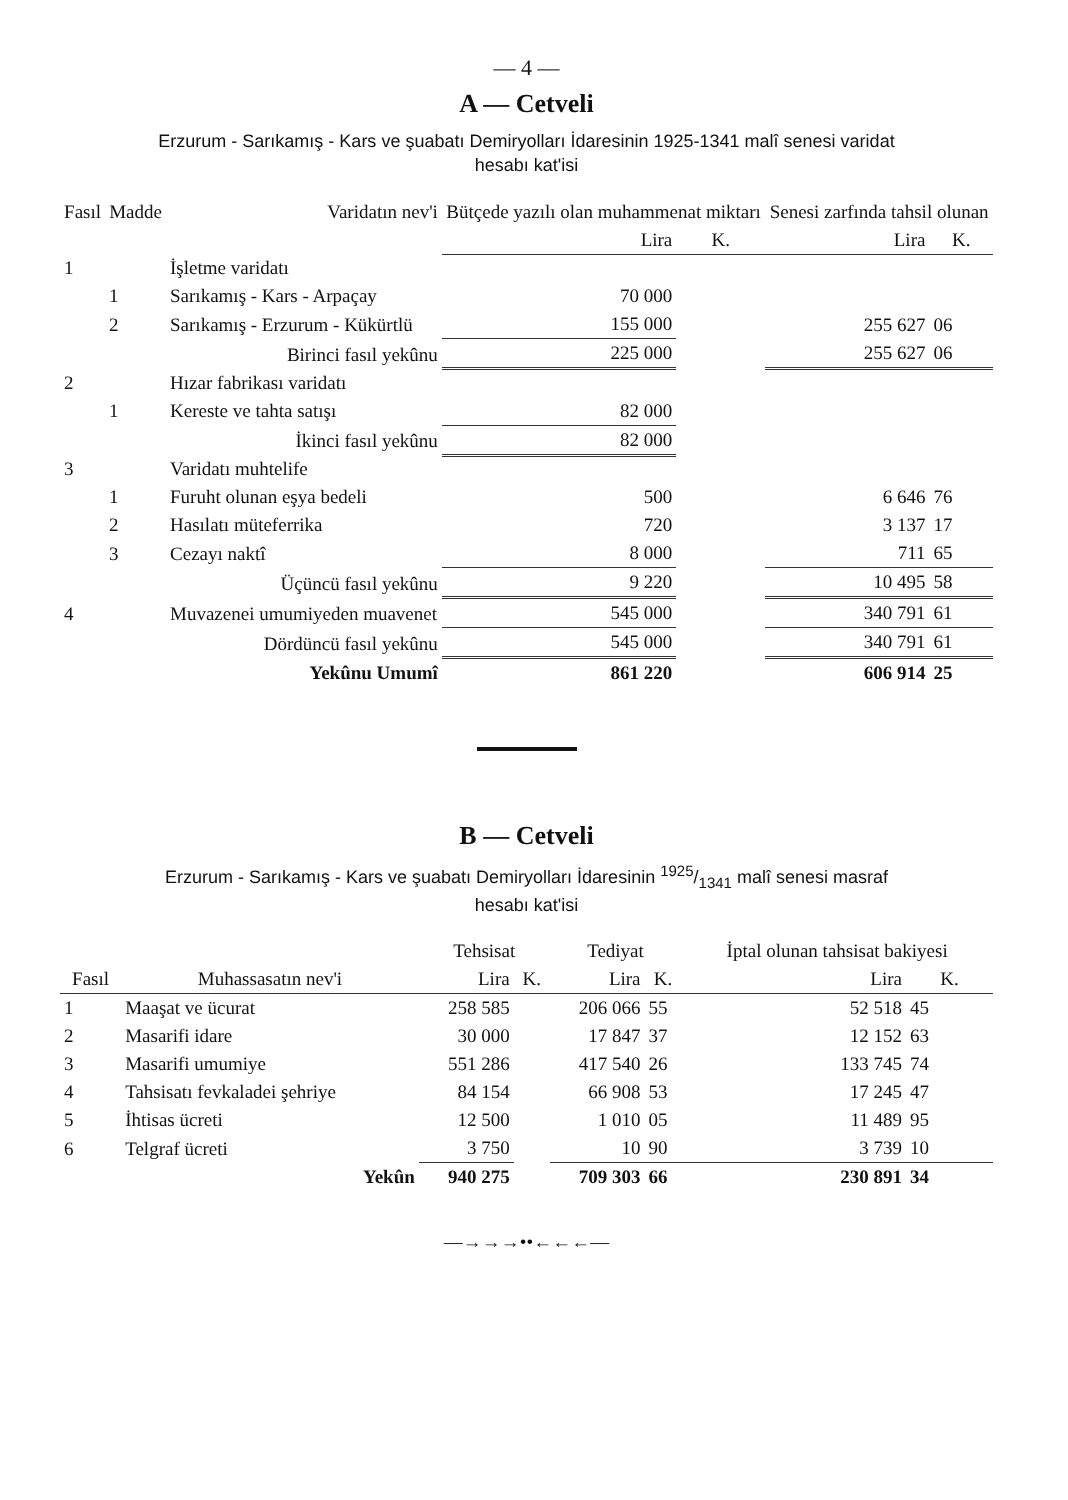— 4 —
A — Cetveli
Erzurum - Sarıkamış - Kars ve şuabatı Demiryolları İdaresinin 1925-1341 malî senesi varidat
hesabı kat'isi
| Fasıl | Madde | Varidatın nev'i | Bütçede yazılı olan muhammenat miktarı | | Senesi zarfında tahsil olunan | |
| --- | --- | --- | --- | --- | --- | --- |
| | | | Lira | K. | Lira | K. |
| 1 | | İşletme varidatı | | | | |
| | 1 | Sarıkamış - Kars - Arpaçay | 70 000 | | 255 627 | 06 |
| | 2 | Sarıkamış - Erzurum - Kükürtlü | 155 000 | | | |
| | | Birinci fasıl yekûnu | 225 000 | | 255 627 | 06 |
| 2 | | Hızar fabrikası varidatı | | | | |
| | 1 | Kereste ve tahta satışı | 82 000 | | | |
| | | İkinci fasıl yekûnu | 82 000 | | | |
| 3 | | Varidatı muhtelife | | | | |
| | 1 | Furuht olunan eşya bedeli | 500 | | 6 646 | 76 |
| | 2 | Hasılatı müteferrika | 720 | | 3 137 | 17 |
| | 3 | Cezayı naktî | 8 000 | | 711 | 65 |
| | | Üçüncü fasıl yekûnu | 9 220 | | 10 495 | 58 |
| 4 | | Muvazenei umumiyeden muavenet | 545 000 | | 340 791 | 61 |
| | | Dördüncü fasıl yekûnu | 545 000 | | 340 791 | 61 |
| | | Yekûnu Umumî | 861 220 | | 606 914 | 25 |
B — Cetveli
Erzurum - Sarıkamış - Kars ve şuabatı Demiryolları İdaresinin 1925/1341 malî senesi masraf
hesabı kat'isi
| | | Tehsisat | | Tediyat | | İptal olunan tahsisat bakiyesi | |
| --- | --- | --- | --- | --- | --- | --- | --- |
| Fasıl | Muhassasatın nev'i | Lira | K. | Lira | K. | Lira | K. |
| 1 | Maaşat ve ücurat | 258 585 | | 206 066 | 55 | 52 518 | 45 |
| 2 | Masarifi idare | 30 000 | | 17 847 | 37 | 12 152 | 63 |
| 3 | Masarifi umumiye | 551 286 | | 417 540 | 26 | 133 745 | 74 |
| 4 | Tahsisatı fevkaladei şehriye | 84 154 | | 66 908 | 53 | 17 245 | 47 |
| 5 | İhtisas ücreti | 12 500 | | 1 010 | 05 | 11 489 | 95 |
| 6 | Telgraf ücreti | 3 750 | | 10 | 90 | 3 739 | 10 |
| | Yekûn | 940 275 | | 709 303 | 66 | 230 891 | 34 |
—→→→••←←←—